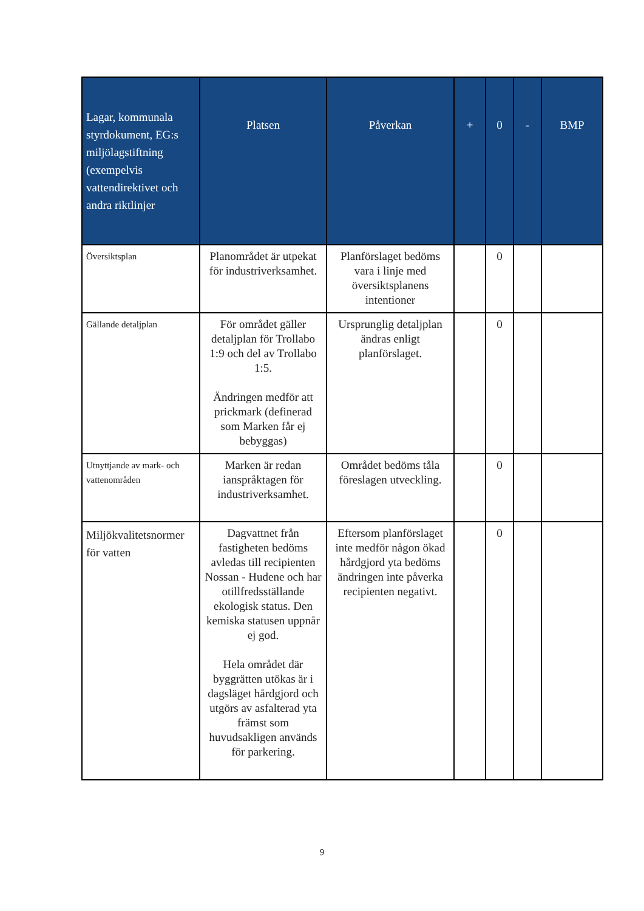| Lagar, kommunala styrdokument, EG:s miljölagstiftning (exempelvis vattendirektivet och andra riktlinjer | Platsen | Påverkan | + | 0 | - | BMP |
| --- | --- | --- | --- | --- | --- | --- |
| Översiktsplan | Planområdet är utpekat för industriverksamhet. | Planförslaget bedöms vara i linje med översiktsplanens intentioner | | 0 | | |
| Gällande detaljplan | För området gäller detaljplan för Trollabo 1:9 och del av Trollabo 1:5. Ändringen medför att prickmark (definerad som Marken får ej bebyggas) | Ursprunglig detaljplan ändras enligt planförslaget. | | 0 | | |
| Utnyttjande av mark- och vattenområden | Marken är redan ianspråktagen för industriverksamhet. | Området bedöms tåla föreslagen utveckling. | | 0 | | |
| Miljökvalitetsnormer för vatten | Dagvattnet från fastigheten bedöms avledas till recipienten Nossan - Hudene och har otillfredsställande ekologisk status. Den kemiska statusen uppnår ej god. Hela området där byggrätten utökas är i dagsläget hårdgjord och utgörs av asfalterad yta främst som huvudsakligen används för parkering. | Eftersom planförslaget inte medför någon ökad hårdgjord yta bedöms ändringen inte påverka recipienten negativt. | | 0 | | |
9